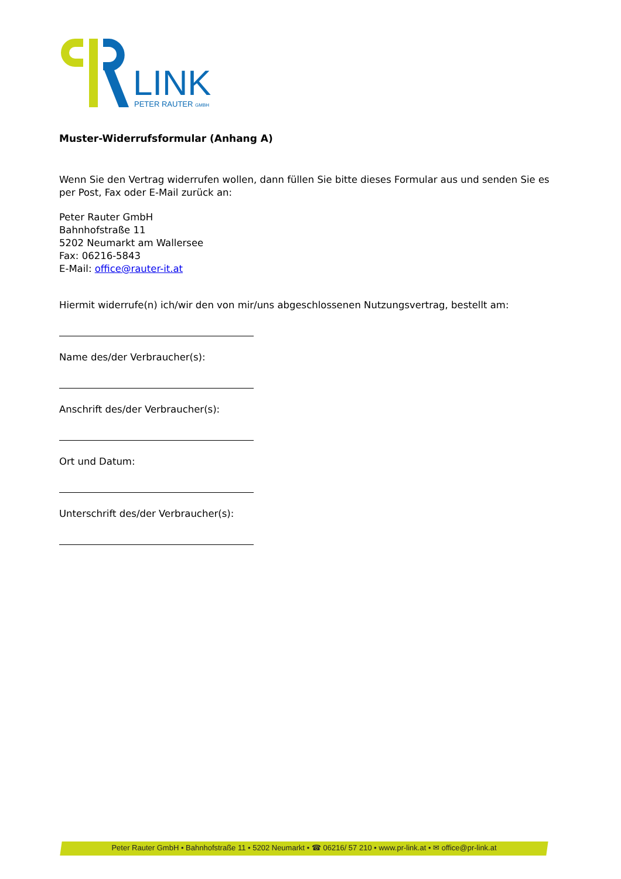LINK
PETER RAUTER GMBH
Muster-Widerrufsformular (Anhang A)
Wenn Sie den Vertrag widerrufen wollen, dann füllen Sie bitte dieses Formular aus und senden Sie es per Post, Fax oder E-Mail zurück an:
Peter Rauter GmbH
Bahnhofstraße 11
5202 Neumarkt am Wallersee
Fax: 06216-5843
E-Mail: office@rauter-it.at
Hiermit widerrufe(n) ich/wir den von mir/uns abgeschlossenen Nutzungsvertrag, bestellt am:
Name des/der Verbraucher(s):
Anschrift des/der Verbraucher(s):
Ort und Datum:
Unterschrift des/der Verbraucher(s):
Peter Rauter GmbH • Bahnhofstraße 11 • 5202 Neumarkt • ☎ 06216/ 57 210 • www.pr-link.at • ✉ office@pr-link.at